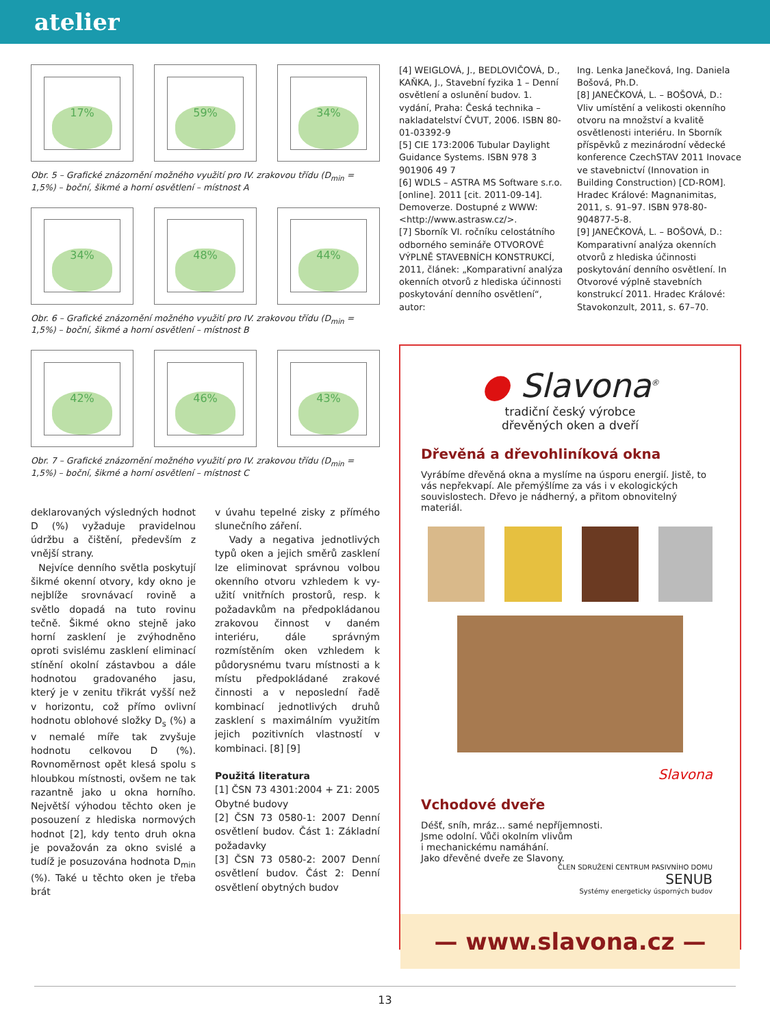atelier
17% 59% 34%
Obr. 5 – Grafické znázornění možného využití pro IV. zrakovou třídu (D<sub>min</sub> = 1,5%) – boční, šikmé a horní osvětlení – místnost A
34% 48% 44%
Obr. 6 – Grafické znázornění možného využití pro IV. zrakovou třídu (D<sub>min</sub> = 1,5%) – boční, šikmé a horní osvětlení – místnost B
42% 46% 43%
Obr. 7 – Grafické znázornění možného využití pro IV. zrakovou třídu (D<sub>min</sub> = 1,5%) – boční, šikmé a horní osvětlení – místnost C
deklarovaných výsledných hodnot D (%) vyžaduje pravidelnou údržbu a čištění, především z vnější strany.
Nejvíce denního světla poskytují šikmé okenní otvory, kdy okno je nejblíže srovnávací rovině a světlo dopadá na tuto rovinu tečně. Šikmé okno stejně jako horní zasklení je zvýhodněno oproti svislému zasklení eliminací stínění okolní zástavbou a dále hodnotou gradovaného jasu, který je v zenitu třikrát vyšší než v horizontu, což přímo ovlivní hodnotu oblohové složky D<sub>s</sub> (%) a v nemalé míře tak zvyšuje hodnotu celkovou D (%). Rovnoměrnost opět klesá spolu s hloubkou místnosti, ovšem ne tak razantně jako u okna horního. Největší výhodou těchto oken je posouzení z hlediska normových hodnot [2], kdy tento druh okna je považován za okno svislé a tudíž je posuzována hodnota D<sub>min</sub> (%). Také u těchto oken je třeba brát
v úvahu tepelné zisky z přímého slunečního záření.
Vady a negativa jednotlivých typů oken a jejich směrů zasklení lze eliminovat správnou volbou okenního otvoru vzhledem k vy-užití vnitřních prostorů, resp. k požadavkům na předpokládanou zrakovou činnost v daném interiéru, dále správným rozmístěním oken vzhledem k půdorysnému tvaru místnosti a k místu předpokládané zrakové činnosti a v neposlední řadě kombinací jednotlivých druhů zasklení s maximálním využitím jejich pozitivních vlastností v kombinaci. [8] [9]
Použitá literatura
[1] ČSN 73 4301:2004 + Z1: 2005 Obytné budovy
[2] ČSN 73 0580-1: 2007 Denní osvětlení budov. Část 1: Základní požadavky
[3] ČSN 73 0580-2: 2007 Denní osvětlení budov. Část 2: Denní osvětlení obytných budov
[4] WEIGLOVÁ, J., BEDLOVIČOVÁ, D., KAŇKA, J., Stavební fyzika 1 – Denní osvětlení a oslunění budov. 1. vydání, Praha: Česká technika – nakladatelství ČVUT, 2006. ISBN 80-01-03392-9
[5] CIE 173:2006 Tubular Daylight Guidance Systems. ISBN 978 3 901906 49 7
[6] WDLS – ASTRA MS Software s.r.o. [online]. 2011 [cit. 2011-09-14]. Demoverze. Dostupné z WWW: <http://www.astrasw.cz/>.
[7] Sborník VI. ročníku celostátního odborného semináře OTVOROVÉ VÝPLNĚ STAVEBNÍCH KONSTRUKCÍ, 2011, článek: „Komparativní analýza okenních otvorů z hlediska účinnosti poskytování denního osvětlení“, autor:
Ing. Lenka Janečková, Ing. Daniela Bošová, Ph.D.
[8] JANEČKOVÁ, L. – BOŠOVÁ, D.: Vliv umístění a velikosti okenního otvoru na množství a kvalitě osvětlenosti interiéru. In Sborník příspěvků z mezinárodní vědecké konference CzechSTAV 2011 Inovace ve stavebnictví (Innovation in Building Construction) [CD-ROM]. Hradec Králové: Magnanimitas, 2011, s. 91–97. ISBN 978-80-904877-5-8.
[9] JANEČKOVÁ, L. – BOŠOVÁ, D.: Komparativní analýza okenních otvorů z hlediska účinnosti poskytování denního osvětlení. In Otvorové výplně stavebních konstrukcí 2011. Hradec Králové: Stavokonzult, 2011, s. 67–70.
● Slavona<sup>®</sup>
tradiční český výrobce
dřevěných oken a dveří
Dřevěná a dřevohliníková okna
Vyrábíme dřevěná okna a myslíme na úsporu energií. Jistě, to vás nepřekvapí. Ale přemýšlíme za vás i v ekologických souvislostech. Dřevo je nádherný, a přitom obnovitelný materiál.
Slavona
Vchodové dveře
Déšť, sníh, mráz... samé nepříjemnosti.
Jsme odolní. Vůči okolním vlivům
i mechanickému namáhání.
Jako dřevěné dveře ze Slavony.
ČLEN SDRUŽENÍ CENTRUM PASIVNÍHO DOMU
SENUB
Systémy energeticky úsporných budov
— www.slavona.cz —
13